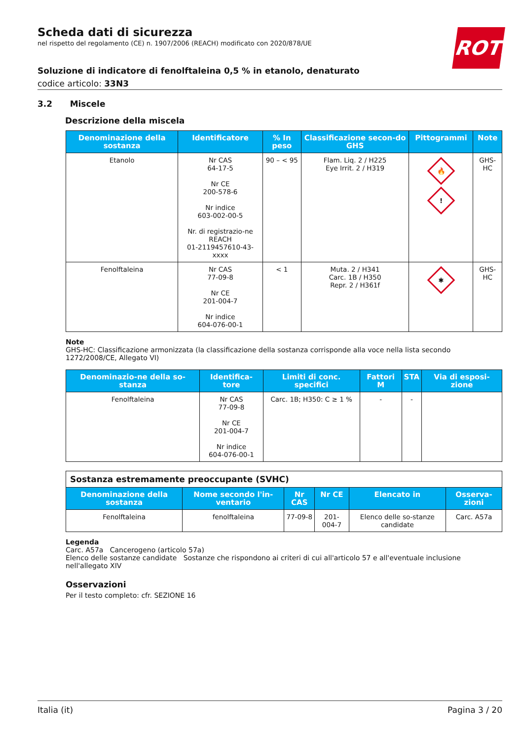ROTH
Scheda dati di sicurezza
nel rispetto del regolamento (CE) n. 1907/2006 (REACH) modificato con 2020/878/UE
Soluzione di indicatore di fenolftaleina 0,5 % in etanolo, denaturato
codice articolo: 33N3
3.2 Miscele
Descrizione della miscela
| Denominazione della sostanza | Identificatore | % In peso | Classificazione secon-do GHS | Pittogrammi | Note |
| --- | --- | --- | --- | --- | --- |
| Etanolo | Nr CAS 64-17-5 Nr CE 200-578-6 Nr indice 603-002-00-5 Nr. di registrazio-ne REACH 01-2119457610-43-xxxx | 90 – < 95 | Flam. Liq. 2 / H225 Eye Irrit. 2 / H319 | 🔥 ! | GHS-HC |
| Fenolftaleina | Nr CAS 77-09-8 Nr CE 201-004-7 Nr indice 604-076-00-1 | < 1 | Muta. 2 / H341 Carc. 1B / H350 Repr. 2 / H361f | ✱ | GHS-HC |
Note
GHS-HC: Classificazione armonizzata (la classificazione della sostanza corrisponde alla voce nella lista secondo 1272/2008/CE, Allegato VI)
| Denominazio-ne della so-stanza | Identifica-tore | Limiti di conc. specifici | Fattori M | STA | Via di esposi-zione |
| --- | --- | --- | --- | --- | --- |
| Fenolftaleina | Nr CAS 77-09-8 Nr CE 201-004-7 Nr indice 604-076-00-1 | Carc. 1B; H350: C ≥ 1 % | - | - | |
| Sostanza estremamente preoccupante (SVHC) | | | | | |
| Denominazione della sostanza | Nome secondo l'in-ventario | Nr CAS | Nr CE | Elencato in | Osserva-zioni |
| Fenolftaleina | fenolftaleina | 77-09-8 | 201-004-7 | Elenco delle so-stanze candidate | Carc. A57a |
Legenda
Carc. A57a Cancerogeno (articolo 57a)
Elenco delle sostanze candidate Sostanze che rispondono ai criteri di cui all'articolo 57 e all'eventuale inclusione nell'allegato XIV
Osservazioni
Per il testo completo: cfr. SEZIONE 16
Italia (it) Pagina 3 / 20